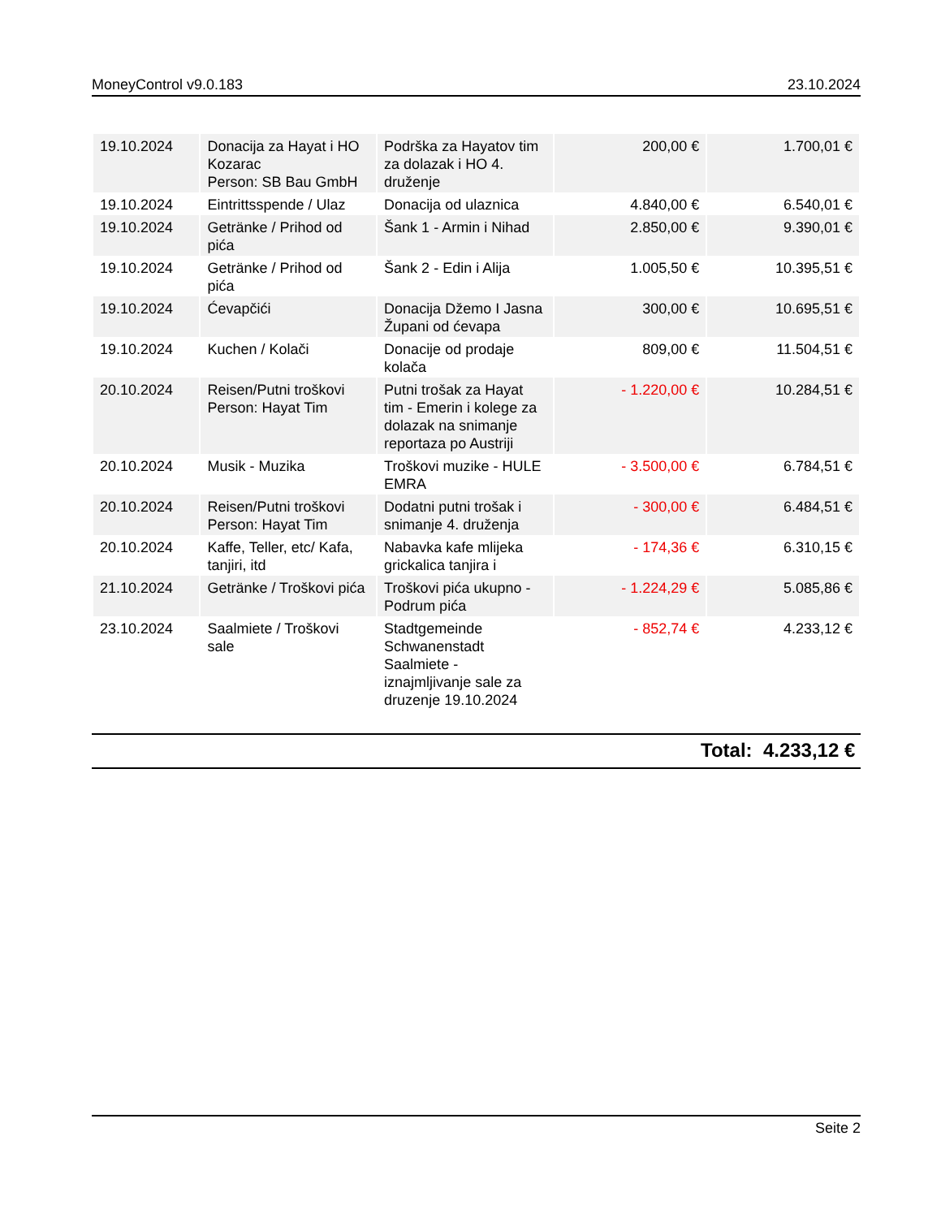MoneyControl v9.0.183 23.10.2024
| 19.10.2024 | Donacija za Hayat i HO Kozarac Person: SB Bau GmbH | Podrška za Hayatov tim za dolazak i HO 4. druženje | 200,00 € | 1.700,01 € |
| 19.10.2024 | Eintrittsspende / Ulaz | Donacija od ulaznica | 4.840,00 € | 6.540,01 € |
| 19.10.2024 | Getränke / Prihod od pića | Šank 1 - Armin i Nihad | 2.850,00 € | 9.390,01 € |
| 19.10.2024 | Getränke / Prihod od pića | Šank 2 - Edin i Alija | 1.005,50 € | 10.395,51 € |
| 19.10.2024 | Ćevapčići | Donacija Džemo I Jasna Župani od ćevapa | 300,00 € | 10.695,51 € |
| 19.10.2024 | Kuchen / Kolači | Donacije od prodaje kolača | 809,00 € | 11.504,51 € |
| 20.10.2024 | Reisen/Putni troškovi Person: Hayat Tim | Putni trošak za Hayat tim - Emerin i kolege za dolazak na snimanje reportaza po Austriji | - 1.220,00 € | 10.284,51 € |
| 20.10.2024 | Musik - Muzika | Troškovi muzike - HULE EMRA | - 3.500,00 € | 6.784,51 € |
| 20.10.2024 | Reisen/Putni troškovi Person: Hayat Tim | Dodatni putni trošak i snimanje 4. druženja | - 300,00 € | 6.484,51 € |
| 20.10.2024 | Kaffe, Teller, etc/ Kafa, tanjiri, itd | Nabavka kafe mlijeka grickalica tanjira i | - 174,36 € | 6.310,15 € |
| 21.10.2024 | Getränke / Troškovi pića | Troškovi pića ukupno - Podrum pića | - 1.224,29 € | 5.085,86 € |
| 23.10.2024 | Saalmiete / Troškovi sale | Stadtgemeinde Schwanenstadt Saalmiete - iznajmljivanje sale za druzenje 19.10.2024 | - 852,74 € | 4.233,12 € |
Total: 4.233,12 €
Seite 2